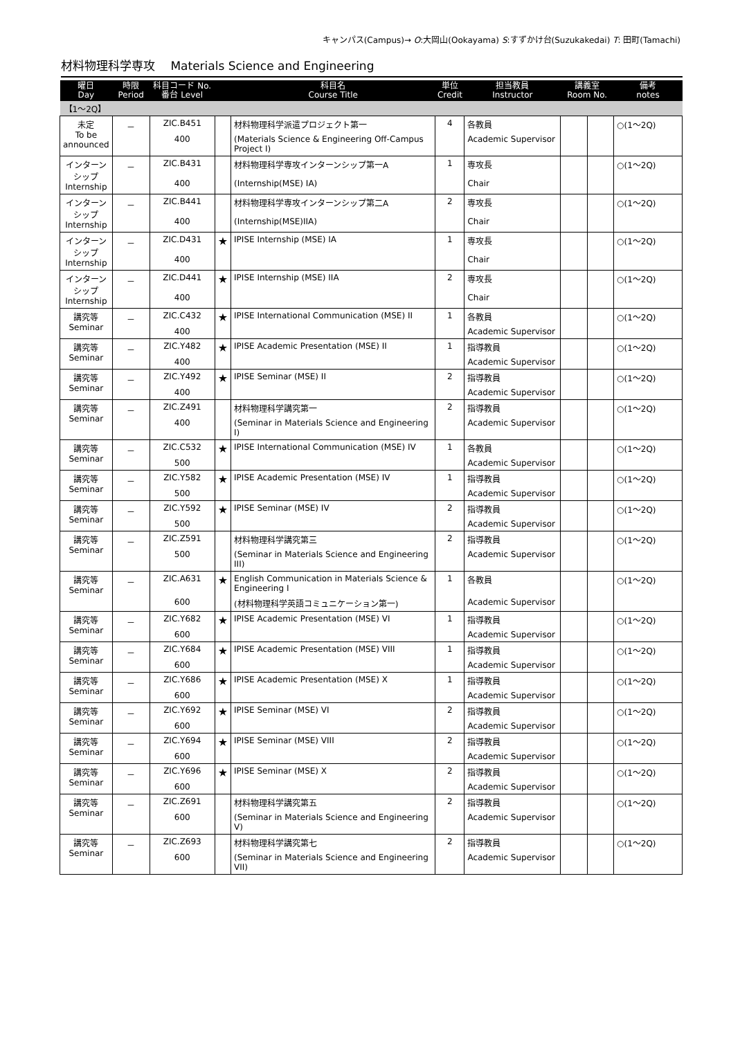キャンパス(Campus)→ O:大岡山(Ookayama) S:すずかけ台(Suzukakedai) T: 田町(Tamachi)
材料物理科学専攻　 Materials Science and Engineering
| 曜日 Day | 時限 Period | 科目コード No. 番台 Level | | 科目名 Course Title | 単位 Credit | 担当教員 Instructor | 講義室 Room No. | | 備考 notes |
| --- | --- | --- | --- | --- | --- | --- | --- | --- | --- |
| 【1～2Q】 | | | | | | | | | |
| 未定 To be announced | － | ZIC.B451 | | 材料物理科学派遣プロジェクト第一 | 4 | 各教員 | | | ○(1～2Q) |
| | | 400 | | (Materials Science & Engineering Off-Campus Project I) | | Academic Supervisor | | | |
| インターンシップ Internship | － | ZIC.B431 | | 材料物理科学専攻インターンシップ第一A | 1 | 専攻長 | | | ○(1～2Q) |
| | | 400 | | (Internship(MSE) IA) | | Chair | | | |
| インターンシップ Internship | － | ZIC.B441 | | 材料物理科学専攻インターンシップ第二A | 2 | 専攻長 | | | ○(1～2Q) |
| | | 400 | | (Internship(MSE)IIA) | | Chair | | | |
| インターンシップ Internship | － | ZIC.D431 | ★ | IPISE Internship (MSE) IA | 1 | 専攻長 | | | ○(1～2Q) |
| | | 400 | | | | Chair | | | |
| インターンシップ Internship | － | ZIC.D441 | ★ | IPISE Internship (MSE) IIA | 2 | 専攻長 | | | ○(1～2Q) |
| | | 400 | | | | Chair | | | |
| 講究等 Seminar | － | ZIC.C432 | ★ | IPISE International Communication (MSE) II | 1 | 各教員 | | | ○(1～2Q) |
| | | 400 | | | | Academic Supervisor | | | |
| 講究等 Seminar | － | ZIC.Y482 | ★ | IPISE Academic Presentation (MSE) II | 1 | 指導教員 | | | ○(1～2Q) |
| | | 400 | | | | Academic Supervisor | | | |
| 講究等 Seminar | － | ZIC.Y492 | ★ | IPISE Seminar (MSE) II | 2 | 指導教員 | | | ○(1～2Q) |
| | | 400 | | | | Academic Supervisor | | | |
| 講究等 Seminar | － | ZIC.Z491 | | 材料物理科学講究第一 | 2 | 指導教員 | | | ○(1～2Q) |
| | | 400 | | (Seminar in Materials Science and Engineering I) | | Academic Supervisor | | | |
| 講究等 Seminar | － | ZIC.C532 | ★ | IPISE International Communication (MSE) IV | 1 | 各教員 | | | ○(1～2Q) |
| | | 500 | | | | Academic Supervisor | | | |
| 講究等 Seminar | － | ZIC.Y582 | ★ | IPISE Academic Presentation (MSE) IV | 1 | 指導教員 | | | ○(1～2Q) |
| | | 500 | | | | Academic Supervisor | | | |
| 講究等 Seminar | － | ZIC.Y592 | ★ | IPISE Seminar (MSE) IV | 2 | 指導教員 | | | ○(1～2Q) |
| | | 500 | | | | Academic Supervisor | | | |
| 講究等 Seminar | － | ZIC.Z591 | | 材料物理科学講究第三 | 2 | 指導教員 | | | ○(1～2Q) |
| | | 500 | | (Seminar in Materials Science and Engineering III) | | Academic Supervisor | | | |
| 講究等 Seminar | － | ZIC.A631 | ★ | English Communication in Materials Science & Engineering I | 1 | 各教員 | | | ○(1～2Q) |
| | | 600 | | (材料物理科学英語コミュニケーション第一) | | Academic Supervisor | | | |
| 講究等 Seminar | － | ZIC.Y682 | ★ | IPISE Academic Presentation (MSE) VI | 1 | 指導教員 | | | ○(1～2Q) |
| | | 600 | | | | Academic Supervisor | | | |
| 講究等 Seminar | － | ZIC.Y684 | ★ | IPISE Academic Presentation (MSE) VIII | 1 | 指導教員 | | | ○(1～2Q) |
| | | 600 | | | | Academic Supervisor | | | |
| 講究等 Seminar | － | ZIC.Y686 | ★ | IPISE Academic Presentation (MSE) X | 1 | 指導教員 | | | ○(1～2Q) |
| | | 600 | | | | Academic Supervisor | | | |
| 講究等 Seminar | － | ZIC.Y692 | ★ | IPISE Seminar (MSE) VI | 2 | 指導教員 | | | ○(1～2Q) |
| | | 600 | | | | Academic Supervisor | | | |
| 講究等 Seminar | － | ZIC.Y694 | ★ | IPISE Seminar (MSE) VIII | 2 | 指導教員 | | | ○(1～2Q) |
| | | 600 | | | | Academic Supervisor | | | |
| 講究等 Seminar | － | ZIC.Y696 | ★ | IPISE Seminar (MSE) X | 2 | 指導教員 | | | ○(1～2Q) |
| | | 600 | | | | Academic Supervisor | | | |
| 講究等 Seminar | － | ZIC.Z691 | | 材料物理科学講究第五 | 2 | 指導教員 | | | ○(1～2Q) |
| | | 600 | | (Seminar in Materials Science and Engineering V) | | Academic Supervisor | | | |
| 講究等 Seminar | － | ZIC.Z693 | | 材料物理科学講究第七 | 2 | 指導教員 | | | ○(1～2Q) |
| | | 600 | | (Seminar in Materials Science and Engineering VII) | | Academic Supervisor | | | |